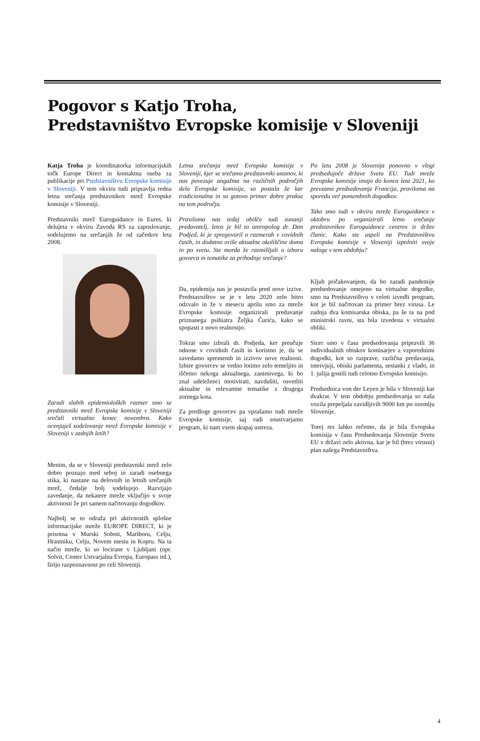Pogovor s Katjo Troha,
Predstavništvo Evropske komisije v Sloveniji
Katja Troha je koordinatorka informacijskih točk Europe Direct in kontaktna oseba za publikacije pri Predstavništvu Evropske komisije v Sloveniji. V tem okviru tudi pripravlja redna letna srečanja predstavnikov mrež Evropske komisije v Sloveniji.
Predstavniki mrež Euroguidance in Eures, ki delujeta v okviru Zavoda RS za zaposlovanje, sodelujemo na srečanjih že od začetkov leta 2008.
Zaradi slabih epidemioloških razmer smo se predstavniki mrež Evropske komisije v Sloveniji srečali virtualno konec novembra. Kako ocenjuješ sodelovanje mrež Evropske komisije v Sloveniji v zadnjih letih?
Menim, da se v Sloveniji predstavniki mrež zelo dobro poznajo med seboj in zaradi osebnega stika, ki nastane na delovnih in letnih srečanjih mrež, čedalje bolj sodelujejo. Razvijajo zavedanje, da nekatere mreže vključijo v svoje aktivnosti že pri samem načrtovanju dogodkov.
Najbolj se to odraža pri aktivnostih splošne informacijske mreže EUROPE DIRECT, ki je prisotna v Murski Soboti, Mariboru, Celju, Hrastniku, Celju, Novem mestu in Kopru. Na ta način mreže, ki so locirane v Ljubljani (npr. Solvit, Center Ustvarjalna Evropa, Europass itd.), širijo razpoznavnost po celi Sloveniji.
Letna srečanja mrež Evropske komisije v Sloveniji, kjer se srečamo predstavniki ustanov, ki nas povezuje angažma na različnih področjih dela Evropske komisije, so postala že kar tradicionalna in so gotovo primer dobre prakse na tem področju.
Praviloma nas tedaj obišče tudi zunanji predavatelj, letos je bil to antropolog dr. Dan Podjed, ki je spregovoril o razmerah v covidnih časih, in dodatno oriše aktualne okoliščine doma in po svetu. Ste morda že razmišljali o izboru govorca in tematike za prihodnje srečanje?
Da, epidemija nas je postavila pred nove izzive. Predstavništvo se je v letu 2020 zelo hitro odzvalo in že v mesecu aprilu smo za mreže Evropske komisije organizirali predavanje priznanega psihiatra Željka Čurića, kako se spopasti z novo realnostjo.
Tokrat smo izbrali dr. Podjeda, ker preučuje odnose v covidnih časih in koristno je, da se zavedamo sprememb in izzivov nove realnosti. Izbire govorcev se vedno lotimo zelo temeljito in iščemo nekoga aktualnega, zanimivega, ki bo znal udeleženci motivirati, navdušiti, osvetliti aktualne in relevantne tematike z drugega zornega kota.
Za predloge govorcev pa vprašamo tudi mreže Evropske komisije, saj radi soustvarjamo program, ki nam vsem skupaj ustreza.
Po letu 2008 je Slovenija ponovno v vlogi predsedujoče države Svetu EU. Tudi mreže Evropske komisije imajo do konca leta 2021, ko prevzame predsedovanje Francija, praviloma na sporedu več pomembnih dogodkov.
Tako smo tudi v okviru mreže Euroguidance v oktobru po organizirali letno srečanje predstavnikov Euroguidance centrov iz držav članic. Kako ste uspeli na Predstavništvu Evropske komisije v Sloveniji izpolniti svoje naloge v tem obdobju?
Kljub pričakovanjem, da bo zaradi pandemije predsedovanje omejeno na virtualne dogodke, smo na Predstavništvu v celoti izvedli program, kot je bil načrtovan za primer brez virusa. Le zadnja dva komisarska obiska, pa še ta na pod ministrski ravni, sta bila izvedena v virtualni obliki.
Sicer smo v času predsedovanja pripravili 36 individualnih obiskov komisarjev z vzporednimi dogodki, kot so razprave, različna predavanja, intervjuji, obiski parlamenta, sestanki z vlado, in 1. julija gostili tudi celotno Evropsko komisijo.
Predsednica von der Leyen je bila v Sloveniji kar dvakrat. V tem obdobju predsedovanja so naša vozila prepeljala zavidljivih 9000 km po ozemlju Slovenije.
Torej res lahko rečemo, da je bila Evropska komisija v času Predsedovanja Slovenije Svetu EU v državi zelo aktivna, kar je bil (brez virusni) plan našega Predstavništva.
4